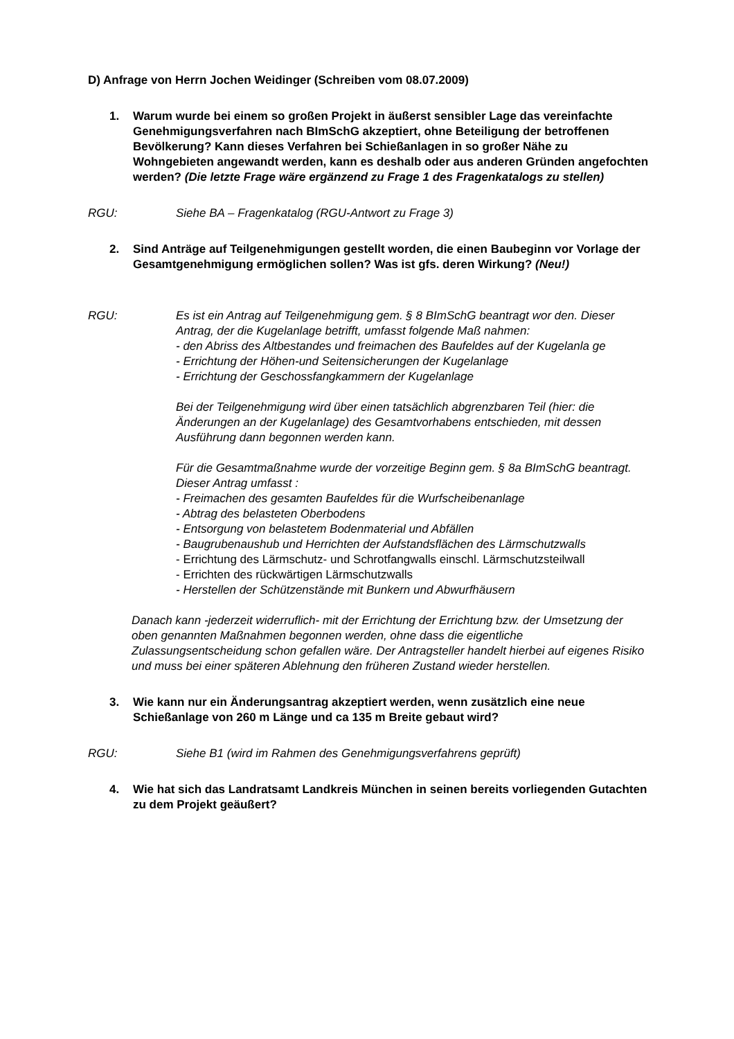D) Anfrage von Herrn Jochen Weidinger (Schreiben vom 08.07.2009)
1. Warum wurde bei einem so großen Projekt in äußerst sensibler Lage das vereinfachte Genehmigungsverfahren nach BImSchG akzeptiert, ohne Beteiligung der betroffenen Bevölkerung? Kann dieses Verfahren bei Schießanlagen in so großer Nähe zu Wohngebieten angewandt werden, kann es deshalb oder aus anderen Gründen angefochten werden? (Die letzte Frage wäre ergänzend zu Frage 1 des Fragenkatalogs zu stellen)
RGU: Siehe BA – Fragenkatalog (RGU-Antwort zu Frage 3)
2. Sind Anträge auf Teilgenehmigungen gestellt worden, die einen Baubeginn vor Vorlage der Gesamtgenehmigung ermöglichen sollen? Was ist gfs. deren Wirkung? (Neu!)
RGU: Es ist ein Antrag auf Teilgenehmigung gem. § 8 BImSchG beantragt wor den. Dieser Antrag, der die Kugelanlage betrifft, umfasst folgende Maß nahmen:
- den Abriss des Altbestandes und freimachen des Baufeldes auf der Kugelanla ge
- Errichtung der Höhen-und Seitensicherungen der Kugelanlage
- Errichtung der Geschossfangkammern der Kugelanlage
Bei der Teilgenehmigung wird über einen tatsächlich abgrenzbaren Teil (hier: die Änderungen an der Kugelanlage) des Gesamtvorhabens entschieden, mit dessen Ausführung dann begonnen werden kann.
Für die Gesamtmaßnahme wurde der vorzeitige Beginn gem. § 8a BImSchG beantragt. Dieser Antrag umfasst :
- Freimachen des gesamten Baufeldes für die Wurfscheibenanlage
- Abtrag des belasteten Oberbodens
- Entsorgung von belastetem Bodenmaterial und Abfällen
- Baugrubenaushub und Herrichten der Aufstandsflächen des Lärmschutzwalls
- Errichtung des Lärmschutz- und Schrotfangwalls einschl. Lärmschutzsteilwall
- Errichten des rückwärtigen Lärmschutzwalls
- Herstellen der Schützenstände mit Bunkern und Abwurfhäusern
Danach kann -jederzeit widerruflich- mit der Errichtung der Errichtung bzw. der Umsetzung der oben genannten Maßnahmen begonnen werden, ohne dass die eigentliche Zulassungsentscheidung schon gefallen wäre. Der Antragsteller handelt hierbei auf eigenes Risiko und muss bei einer späteren Ablehnung den früheren Zustand wieder herstellen.
3. Wie kann nur ein Änderungsantrag akzeptiert werden, wenn zusätzlich eine neue Schießanlage von 260 m Länge und ca 135 m Breite gebaut wird?
RGU: Siehe B1 (wird im Rahmen des Genehmigungsverfahrens geprüft)
4. Wie hat sich das Landratsamt Landkreis München in seinen bereits vorliegenden Gutachten zu dem Projekt geäußert?